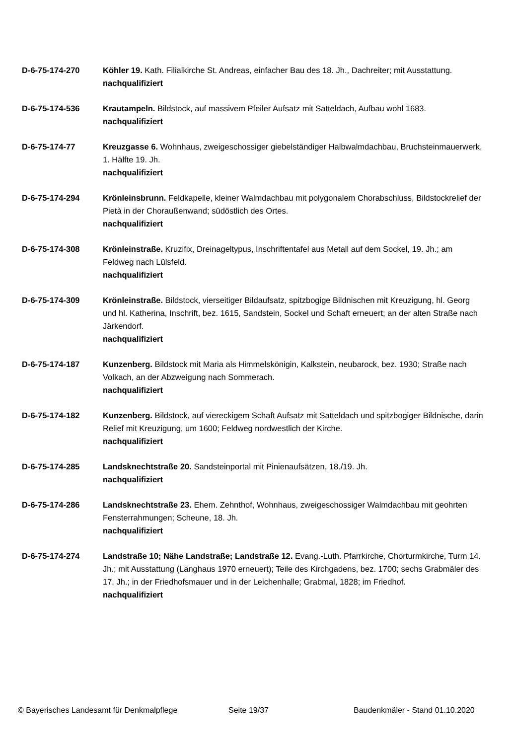D-6-75-174-270 Köhler 19. Kath. Filialkirche St. Andreas, einfacher Bau des 18. Jh., Dachreiter; mit Ausstattung.
nachqualifiziert
D-6-75-174-536 Krautampeln. Bildstock, auf massivem Pfeiler Aufsatz mit Satteldach, Aufbau wohl 1683.
nachqualifiziert
D-6-75-174-77 Kreuzgasse 6. Wohnhaus, zweigeschossiger giebelständiger Halbwalmdachbau, Bruchsteinmauerwerk, 1. Hälfte 19. Jh.
nachqualifiziert
D-6-75-174-294 Krönleinsbrunn. Feldkapelle, kleiner Walmdachbau mit polygonalem Chorabschluss, Bildstockrelief der Pietà in der Chorau­ßenwand; südöstlich des Ortes.
nachqualifiziert
D-6-75-174-308 Krönleinstraße. Kruzifix, Dreinageltypus, Inschriftentafel aus Metall auf dem Sockel, 19. Jh.; am Feldweg nach Lülsfeld.
nachqualifiziert
D-6-75-174-309 Krönleinstraße. Bildstock, vierseitiger Bildaufsatz, spitzbogige Bildnischen mit Kreuzigung, hl. Georg und hl. Katherina, Inschrift, bez. 1615, Sandstein, Sockel und Schaft erneuert; an der alten Straße nach Järkendorf.
nachqualifiziert
D-6-75-174-187 Kunzenberg. Bildstock mit Maria als Himmelskönigin, Kalkstein, neubarock, bez. 1930; Straße nach Volkach, an der Abzweigung nach Sommerach.
nachqualifiziert
D-6-75-174-182 Kunzenberg. Bildstock, auf viereckigem Schaft Aufsatz mit Satteldach und spitzbogiger Bildnische, darin Relief mit Kreuzigung, um 1600; Feldweg nordwestlich der Kirche.
nachqualifiziert
D-6-75-174-285 Landsknechtstraße 20. Sandsteinportal mit Pinienaufsätzen, 18./19. Jh.
nachqualifiziert
D-6-75-174-286 Landsknechtstraße 23. Ehem. Zehnthof, Wohnhaus, zweigeschossiger Walmdachbau mit geohrten Fensterrahmungen; Scheune, 18. Jh.
nachqualifiziert
D-6-75-174-274 Landstraße 10; Nähe Landstraße; Landstraße 12. Evang.-Luth. Pfarrkirche, Chorturmkirche, Turm 14. Jh.; mit Ausstattung (Langhaus 1970 erneuert); Teile des Kirchgadens, bez. 1700; sechs Grabmäler des 17. Jh.; in der Friedhofsmauer und in der Leichenhalle; Grabmal, 1828; im Friedhof.
nachqualifiziert
© Bayerisches Landesamt für Denkmalpflege Seite 19/37 Baudenkmäler - Stand 01.10.2020